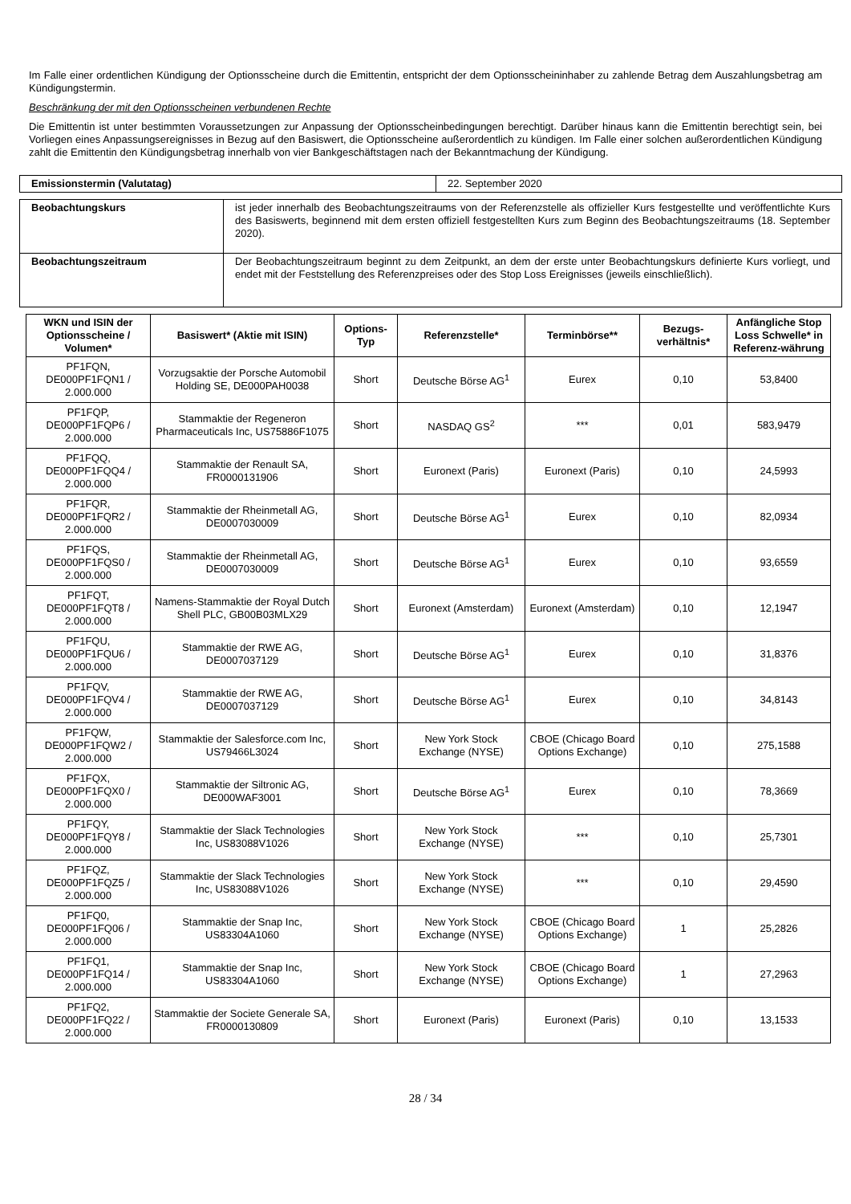Im Falle einer ordentlichen Kündigung der Optionsscheine durch die Emittentin, entspricht der dem Optionsscheininhaber zu zahlende Betrag dem Auszahlungsbetrag am Kündigungstermin.
Beschränkung der mit den Optionsscheinen verbundenen Rechte
Die Emittentin ist unter bestimmten Voraussetzungen zur Anpassung der Optionsscheinbedingungen berechtigt. Darüber hinaus kann die Emittentin berechtigt sein, bei Vorliegen eines Anpassungsereignisses in Bezug auf den Basiswert, die Optionsscheine außerordentlich zu kündigen. Im Falle einer solchen außerordentlichen Kündigung zahlt die Emittentin den Kündigungsbetrag innerhalb von vier Bankgeschäftstagen nach der Bekanntmachung der Kündigung.
| Emissionstermin (Valutatag) | 22. September 2020 |
| Beobachtungskurs | ist jeder innerhalb des Beobachtungszeitraums von der Referenzstelle als offizieller Kurs festgestellte und veröffentlichte Kurs des Basiswerts, beginnend mit dem ersten offiziell festgestellten Kurs zum Beginn des Beobachtungszeitraums (18. September 2020). |
| Beobachtungszeitraum | Der Beobachtungszeitraum beginnt zu dem Zeitpunkt, an dem der erste unter Beobachtungskurs definierte Kurs vorliegt, und endet mit der Feststellung des Referenzpreises oder des Stop Loss Ereignisses (jeweils einschließlich). |
| WKN und ISIN der Optionsscheine / Volumen* | Basiswert* (Aktie mit ISIN) | Options-Typ | Referenzstelle* | Terminbörse** | Bezugs-verhältnis* | Anfängliche Stop Loss Schwelle* in Referenz-währung |
| --- | --- | --- | --- | --- | --- | --- |
| PF1FQN, DE000PF1FQN1 / 2.000.000 | Vorzugsaktie der Porsche Automobil Holding SE, DE000PAH0038 | Short | Deutsche Börse AG<sup>1</sup> | Eurex | 0,10 | 53,8400 |
| PF1FQP, DE000PF1FQP6 / 2.000.000 | Stammaktie der Regeneron Pharmaceuticals Inc, US75886F1075 | Short | NASDAQ GS<sup>2</sup> | *** | 0,01 | 583,9479 |
| PF1FQQ, DE000PF1FQQ4 / 2.000.000 | Stammaktie der Renault SA, FR0000131906 | Short | Euronext (Paris) | Euronext (Paris) | 0,10 | 24,5993 |
| PF1FQR, DE000PF1FQR2 / 2.000.000 | Stammaktie der Rheinmetall AG, DE0007030009 | Short | Deutsche Börse AG<sup>1</sup> | Eurex | 0,10 | 82,0934 |
| PF1FQS, DE000PF1FQS0 / 2.000.000 | Stammaktie der Rheinmetall AG, DE0007030009 | Short | Deutsche Börse AG<sup>1</sup> | Eurex | 0,10 | 93,6559 |
| PF1FQT, DE000PF1FQT8 / 2.000.000 | Namens-Stammaktie der Royal Dutch Shell PLC, GB00B03MLX29 | Short | Euronext (Amsterdam) | Euronext (Amsterdam) | 0,10 | 12,1947 |
| PF1FQU, DE000PF1FQU6 / 2.000.000 | Stammaktie der RWE AG, DE0007037129 | Short | Deutsche Börse AG<sup>1</sup> | Eurex | 0,10 | 31,8376 |
| PF1FQV, DE000PF1FQV4 / 2.000.000 | Stammaktie der RWE AG, DE0007037129 | Short | Deutsche Börse AG<sup>1</sup> | Eurex | 0,10 | 34,8143 |
| PF1FQW, DE000PF1FQW2 / 2.000.000 | Stammaktie der Salesforce.com Inc, US79466L3024 | Short | New York Stock Exchange (NYSE) | CBOE (Chicago Board Options Exchange) | 0,10 | 275,1588 |
| PF1FQX, DE000PF1FQX0 / 2.000.000 | Stammaktie der Siltronic AG, DE000WAF3001 | Short | Deutsche Börse AG<sup>1</sup> | Eurex | 0,10 | 78,3669 |
| PF1FQY, DE000PF1FQY8 / 2.000.000 | Stammaktie der Slack Technologies Inc, US83088V1026 | Short | New York Stock Exchange (NYSE) | *** | 0,10 | 25,7301 |
| PF1FQZ, DE000PF1FQZ5 / 2.000.000 | Stammaktie der Slack Technologies Inc, US83088V1026 | Short | New York Stock Exchange (NYSE) | *** | 0,10 | 29,4590 |
| PF1FQ0, DE000PF1FQ06 / 2.000.000 | Stammaktie der Snap Inc, US83304A1060 | Short | New York Stock Exchange (NYSE) | CBOE (Chicago Board Options Exchange) | 1 | 25,2826 |
| PF1FQ1, DE000PF1FQ14 / 2.000.000 | Stammaktie der Snap Inc, US83304A1060 | Short | New York Stock Exchange (NYSE) | CBOE (Chicago Board Options Exchange) | 1 | 27,2963 |
| PF1FQ2, DE000PF1FQ22 / 2.000.000 | Stammaktie der Societe Generale SA, FR0000130809 | Short | Euronext (Paris) | Euronext (Paris) | 0,10 | 13,1533 |
28 / 34